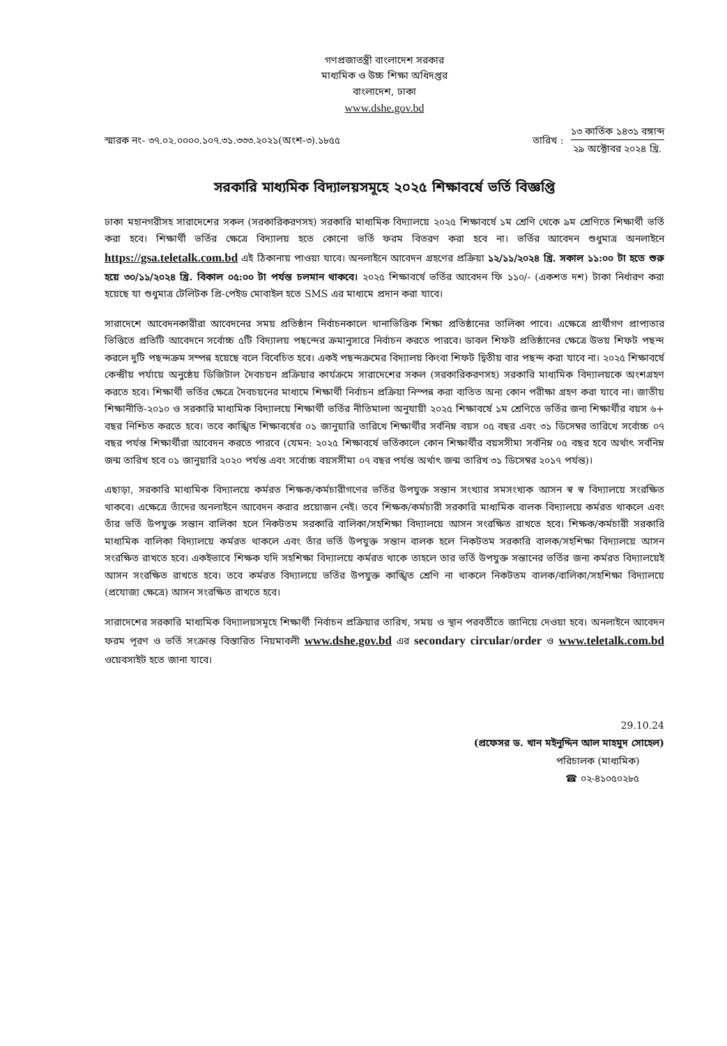গণপ্রজাতন্ত্রী বাংলাদেশ সরকার
মাধ্যমিক ও উচ্চ শিক্ষা অধিদপ্তর
বাংলাদেশ, ঢাকা
www.dshe.gov.bd
স্মারক নং- ৩৭.০২.০০০০.১০৭.৩১.৩৩৩.২০২১(অংশ-৩).১৮৫৫ তারিখ :
১৩ কার্তিক ১৪৩১ বঙ্গাব্দ
২৯ অক্টোবর ২০২৪ খ্রি.
সরকারি মাধ্যমিক বিদ্যালয়সমূহে ২০২৫ শিক্ষাবর্ষে ভর্তি বিজ্ঞপ্তি
ঢাকা মহানগরীসহ সারাদেশের সকল (সরকারিকরণসহ) সরকারি মাধ্যমিক বিদ্যালয়ে ২০২৫ শিক্ষাবর্ষে ১ম শ্রেণি থেকে ৯ম শ্রেণিতে শিক্ষার্থী ভর্তি করা হবে। শিক্ষার্থী ভর্তির ক্ষেত্রে বিদ্যালয় হতে কোনো ভর্তি ফরম বিতরণ করা হবে না। ভর্তির আবেদন শুধুমাত্র অনলাইনে https://gsa.teletalk.com.bd এই ঠিকানায় পাওয়া যাবে। অনলাইনে আবেদন গ্রহণের প্রক্রিয়া ১২/১১/২০২৪ খ্রি. সকাল ১১:০০ টা হতে শুরু হয়ে ৩০/১১/২০২৪ খ্রি. বিকাল ০৫:০০ টা পর্যন্ত চলমান থাকবে। ২০২৫ শিক্ষাবর্ষে ভর্তির আবেদন ফি ১১০/- (একশত দশ) টাকা নির্ধারণ করা হয়েছে যা শুধুমাত্র টেলিটক প্রি-পেইড মোবাইল হতে SMS এর মাধ্যমে প্রদান করা যাবে।
সারাদেশে আবেদনকারীরা আবেদনের সময় প্রতিষ্ঠান নির্বাচনকালে থানাভিত্তিক শিক্ষা প্রতিষ্ঠানের তালিকা পাবে। এক্ষেত্রে প্রার্থীগণ প্রাপ্যতার ভিত্তিতে প্রতিটি আবেদনে সর্বোচ্চ ৫টি বিদ্যালয় পছন্দের ক্রমানুসারে নির্বাচন করতে পারবে। ডাবল শিফট প্রতিষ্ঠানের ক্ষেত্রে উভয় শিফট পছন্দ করলে দুটি পছন্দক্রম সম্পন্ন হয়েছে বলে বিবেচিত হবে। একই পছন্দক্রমের বিদ্যালয় কিংবা শিফট দ্বিতীয় বার পছন্দ করা যাবে না। ২০২৫ শিক্ষাবর্ষে কেন্দ্রীয় পর্যায়ে অনুষ্ঠেয় ডিজিটাল দৈবচয়ন প্রক্রিয়ার কার্যক্রমে সারাদেশের সকল (সরকারিকরণসহ) সরকারি মাধ্যমিক বিদ্যালয়কে অংশগ্রহণ করতে হবে। শিক্ষার্থী ভর্তির ক্ষেত্রে দৈবচয়নের মাধ্যমে শিক্ষার্থী নির্বাচন প্রক্রিয়া নিস্পন্ন করা ব্যতিত অন্য কোন পরীক্ষা গ্রহণ করা যাবে না। জাতীয় শিক্ষানীতি-২০১০ ও সরকারি মাধ্যমিক বিদ্যালয়ে শিক্ষার্থী ভর্তির নীতিমালা অনুযায়ী ২০২৫ শিক্ষাবর্ষে ১ম শ্রেণিতে ভর্তির জন্য শিক্ষার্থীর বয়স ৬+ বছর নিশ্চিত করতে হবে। তবে কাঙ্খিত শিক্ষাবর্ষের ০১ জানুয়ারি তারিখে শিক্ষার্থীর সর্বনিম্ন বয়স ০৫ বছর এবং ৩১ ডিসেম্বর তারিখে সর্বোচ্চ ০৭ বছর পর্যন্ত শিক্ষার্থীরা আবেদন করতে পারবে (যেমন: ২০২৫ শিক্ষাবর্ষে ভর্তিকালে কোন শিক্ষার্থীর বয়সসীমা সর্বনিম্ন ০৫ বছর হবে অর্থাৎ সর্বনিম্ন জন্ম তারিখ হবে ০১ জানুয়ারি ২০২০ পর্যন্ত এবং সর্বোচ্চ বয়সসীমা ০৭ বছর পর্যন্ত অর্থাৎ জন্ম তারিখ ৩১ ডিসেম্বর ২০১৭ পর্যন্ত)।
এছাড়া, সরকারি মাধ্যমিক বিদ্যালয়ে কর্মরত শিক্ষক/কর্মচারীগণের ভর্তির উপযুক্ত সন্তান সংখ্যার সমসংখ্যক আসন স্ব স্ব বিদ্যালয়ে সংরক্ষিত থাকবে। এক্ষেত্রে তাঁদের অনলাইনে আবেদন করার প্রয়োজন নেই। তবে শিক্ষক/কর্মচারী সরকারি মাধ্যমিক বালক বিদ্যালয়ে কর্মরত থাকলে এবং তাঁর ভর্তি উপযুক্ত সন্তান বালিকা হলে নিকটতম সরকারি বালিকা/সহশিক্ষা বিদ্যালয়ে আসন সংরক্ষিত রাখতে হবে। শিক্ষক/কর্মচারী সরকারি মাধ্যমিক বালিকা বিদ্যালয়ে কর্মরত থাকলে এবং তাঁর ভর্তি উপযুক্ত সন্তান বালক হলে নিকটতম সরকারি বালক/সহশিক্ষা বিদ্যালয়ে আসন সংরক্ষিত রাখতে হবে। একইভাবে শিক্ষক যদি সহশিক্ষা বিদ্যালয়ে কর্মরত থাকে তাহলে তার ভর্তি উপযুক্ত সন্তানের ভর্তির জন্য কর্মরত বিদ্যালয়েই আসন সংরক্ষিত রাখতে হবে। তবে কর্মরত বিদ্যালয়ে ভর্তির উপযুক্ত কাঙ্খিত শ্রেণি না থাকলে নিকটতম বালক/বালিকা/সহশিক্ষা বিদ্যালয়ে (প্রযোজ্য ক্ষেত্রে) আসন সংরক্ষিত রাখতে হবে।
সারাদেশের সরকারি মাধ্যমিক বিদ্যালয়সমূহে শিক্ষার্থী নির্বাচন প্রক্রিয়ার তারিখ, সময় ও স্থান পরবর্তীতে জানিয়ে দেওয়া হবে। অনলাইনে আবেদন ফরম পূরণ ও ভর্তি সংক্রান্ত বিস্তারিত নিয়মাবলী www.dshe.gov.bd এর secondary circular/order ও www.teletalk.com.bd ওয়েবসাইট হতে জানা যাবে।
29.10.24
(প্রফেসর ড. খান মইনুদ্দিন আল মাহমুদ সোহেল)
পরিচালক (মাধ্যমিক)
☎ ০২-৪১০৫০২৮৫